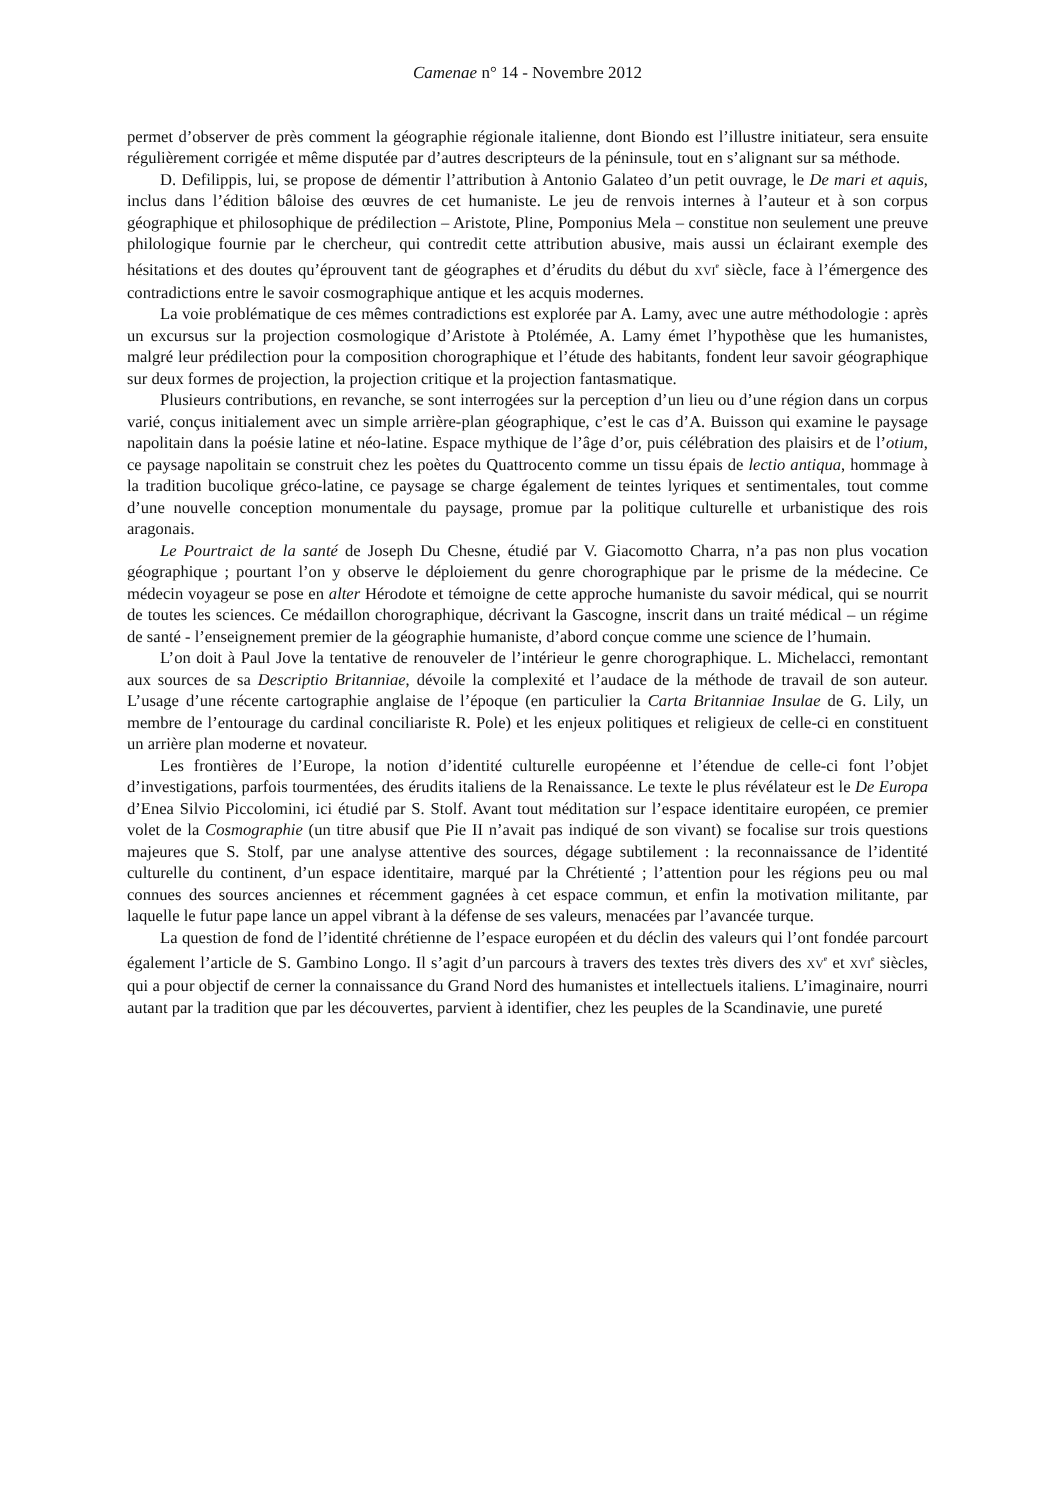Camenae n° 14 - Novembre 2012
permet d’observer de près comment la géographie régionale italienne, dont Biondo est l’illustre initiateur, sera ensuite régulièrement corrigée et même disputée par d’autres descripteurs de la péninsule, tout en s’alignant sur sa méthode.
D. Defilippis, lui, se propose de démentir l’attribution à Antonio Galateo d’un petit ouvrage, le De mari et aquis, inclus dans l’édition bâloise des œuvres de cet humaniste. Le jeu de renvois internes à l’auteur et à son corpus géographique et philosophique de prédilection – Aristote, Pline, Pomponius Mela – constitue non seulement une preuve philologique fournie par le chercheur, qui contredit cette attribution abusive, mais aussi un éclairant exemple des hésitations et des doutes qu’éprouvent tant de géographes et d’érudits du début du XVI<sup>e</sup> siècle, face à l’émergence des contradictions entre le savoir cosmographique antique et les acquis modernes.
La voie problématique de ces mêmes contradictions est explorée par A. Lamy, avec une autre méthodologie : après un excursus sur la projection cosmologique d’Aristote à Ptolémée, A. Lamy émet l’hypothèse que les humanistes, malgré leur prédilection pour la composition chorographique et l’étude des habitants, fondent leur savoir géographique sur deux formes de projection, la projection critique et la projection fantasmatique.
Plusieurs contributions, en revanche, se sont interrogées sur la perception d’un lieu ou d’une région dans un corpus varié, conçus initialement avec un simple arrière-plan géographique, c’est le cas d’A. Buisson qui examine le paysage napolitain dans la poésie latine et néo-latine. Espace mythique de l’âge d’or, puis célébration des plaisirs et de l’otium, ce paysage napolitain se construit chez les poètes du Quattrocento comme un tissu épais de lectio antiqua, hommage à la tradition bucolique gréco-latine, ce paysage se charge également de teintes lyriques et sentimentales, tout comme d’une nouvelle conception monumentale du paysage, promue par la politique culturelle et urbanistique des rois aragonais.
Le Pourtraict de la santé de Joseph Du Chesne, étudié par V. Giacomotto Charra, n’a pas non plus vocation géographique ; pourtant l’on y observe le déploiement du genre chorographique par le prisme de la médecine. Ce médecin voyageur se pose en alter Hérodote et témoigne de cette approche humaniste du savoir médical, qui se nourrit de toutes les sciences. Ce médaillon chorographique, décrivant la Gascogne, inscrit dans un traité médical – un régime de santé - l’enseignement premier de la géographie humaniste, d’abord conçue comme une science de l’humain.
L’on doit à Paul Jove la tentative de renouveler de l’intérieur le genre chorographique. L. Michelacci, remontant aux sources de sa Descriptio Britanniae, dévoile la complexité et l’audace de la méthode de travail de son auteur. L’usage d’une récente cartographie anglaise de l’époque (en particulier la Carta Britanniae Insulae de G. Lily, un membre de l’entourage du cardinal conciliariste R. Pole) et les enjeux politiques et religieux de celle-ci en constituent un arrière plan moderne et novateur.
Les frontières de l’Europe, la notion d’identité culturelle européenne et l’étendue de celle-ci font l’objet d’investigations, parfois tourmentées, des érudits italiens de la Renaissance. Le texte le plus révélateur est le De Europa d’Enea Silvio Piccolomini, ici étudié par S. Stolf. Avant tout méditation sur l’espace identitaire européen, ce premier volet de la Cosmographie (un titre abusif que Pie II n’avait pas indiqué de son vivant) se focalise sur trois questions majeures que S. Stolf, par une analyse attentive des sources, dégage subtilement : la reconnaissance de l’identité culturelle du continent, d’un espace identitaire, marqué par la Chrétienté ; l’attention pour les régions peu ou mal connues des sources anciennes et récemment gagnées à cet espace commun, et enfin la motivation militante, par laquelle le futur pape lance un appel vibrant à la défense de ses valeurs, menacées par l’avancée turque.
La question de fond de l’identité chrétienne de l’espace européen et du déclin des valeurs qui l’ont fondée parcourt également l’article de S. Gambino Longo. Il s’agit d’un parcours à travers des textes très divers des XV<sup>e</sup> et XVI<sup>e</sup> siècles, qui a pour objectif de cerner la connaissance du Grand Nord des humanistes et intellectuels italiens. L’imaginaire, nourri autant par la tradition que par les découvertes, parvient à identifier, chez les peuples de la Scandinavie, une pureté